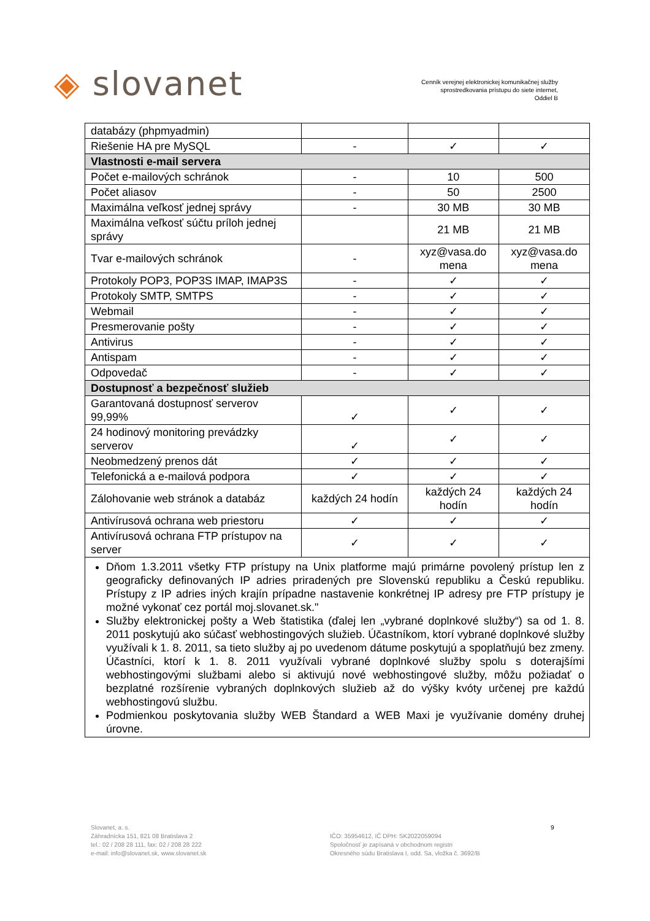◈ slovanet
Cenník verejnej elektronickej komunikačnej služby
sprostredkovania prístupu do siete internet,
Oddiel B
| databázy (phpmyadmin) | | | |
| Riešenie HA pre MySQL | - | ✓ | ✓ |
| Vlastnosti e-mail servera | | | |
| Počet e-mailových schránok | - | 10 | 500 |
| Počet aliasov | - | 50 | 2500 |
| Maximálna veľkosť jednej správy | - | 30 MB | 30 MB |
| Maximálna veľkosť súčtu príloh jednej správy | | 21 MB | 21 MB |
| Tvar e-mailových schránok | - | xyz@vasa.do mena | xyz@vasa.do mena |
| Protokoly POP3, POP3S IMAP, IMAP3S | - | ✓ | ✓ |
| Protokoly SMTP, SMTPS | - | ✓ | ✓ |
| Webmail | - | ✓ | ✓ |
| Presmerovanie pošty | - | ✓ | ✓ |
| Antivirus | - | ✓ | ✓ |
| Antispam | - | ✓ | ✓ |
| Odpovedač | - | ✓ | ✓ |
| Dostupnosť a bezpečnosť služieb | | | |
| Garantovaná dostupnosť serverov 99,99% | ✓ | ✓ | ✓ |
| 24 hodinový monitoring prevádzky serverov | ✓ | ✓ | ✓ |
| Neobmedzený prenos dát | ✓ | ✓ | ✓ |
| Telefonická a e-mailová podpora | ✓ | ✓ | ✓ |
| Zálohovanie web stránok a databáz | každých 24 hodín | každých 24 hodín | každých 24 hodín |
| Antivírusová ochrana web priestoru | ✓ | ✓ | ✓ |
| Antivírusová ochrana FTP prístupov na server | ✓ | ✓ | ✓ |
| Dňom 1.3.2011 všetky FTP prístupy na Unix platforme majú primárne povolený prístup len z geograficky definovaných IP adries priradených pre Slovenskú republiku a Českú republiku. Prístupy z IP adries iných krajín prípadne nastavenie konkrétnej IP adresy pre FTP prístupy je možné vykonať cez portál moj.slovanet.sk." Služby elektronickej pošty a Web štatistika (ďalej len „vybrané doplnkové služby“) sa od 1. 8. 2011 poskytujú ako súčasť webhostingových služieb. Účastníkom, ktorí vybrané doplnkové služby využívali k 1. 8. 2011, sa tieto služby aj po uvedenom dátume poskytujú a spoplatňujú bez zmeny. Účastníci, ktorí k 1. 8. 2011 využívali vybrané doplnkové služby spolu s doterajšími webhostingovými službami alebo si aktivujú nové webhostingové služby, môžu požiadať o bezplatné rozšírenie vybraných doplnkových služieb až do výšky kvóty určenej pre každú webhostingovú službu. Podmienkou poskytovania služby WEB Štandard a WEB Maxi je využívanie domény druhej úrovne. | | | |
Slovanet, a. s.
Záhradnícka 151, 821 08 Bratislava 2
tel.: 02 / 208 28 111, fax: 02 / 208 28 222
e-mail: info@slovanet.sk, www.slovanet.sk
IČO: 35954612, IČ DPH: SK2022059094
Spoločnosť je zapísaná v obchodnom registri
Okresného súdu Bratislava I, odd. Sa, vložka č. 3692/B
9